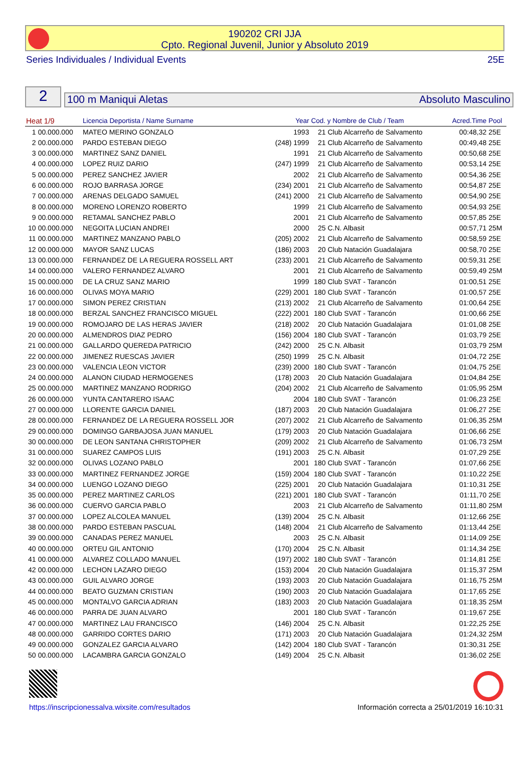190202 CRI JJA
Cpto. Regional Juvenil, Junior y Absoluto 2019
Series Individuales / Individual Events 25E
2
100 m Maniqui Aletas Absoluto Masculino
| Heat 1/9 | | Licencia Deportista / Name Surname | Year | Cod. y Nombre de Club / Team | | Acred.Time | Pool |
| --- | --- | --- | --- | --- | --- | --- | --- |
| 1 | 00.000.000 | MATEO MERINO GONZALO | 1993 | 21 | Club Alcarreño de Salvamento | 00:48,32 | 25E |
| 2 | 00.000.000 | PARDO ESTEBAN DIEGO | (248) 1999 | 21 | Club Alcarreño de Salvamento | 00:49,48 | 25E |
| 3 | 00.000.000 | MARTINEZ SANZ DANIEL | 1991 | 21 | Club Alcarreño de Salvamento | 00:50,68 | 25E |
| 4 | 00.000.000 | LOPEZ RUIZ DARIO | (247) 1999 | 21 | Club Alcarreño de Salvamento | 00:53,14 | 25E |
| 5 | 00.000.000 | PEREZ SANCHEZ JAVIER | 2002 | 21 | Club Alcarreño de Salvamento | 00:54,36 | 25E |
| 6 | 00.000.000 | ROJO BARRASA JORGE | (234) 2001 | 21 | Club Alcarreño de Salvamento | 00:54,87 | 25E |
| 7 | 00.000.000 | ARENAS DELGADO SAMUEL | (241) 2000 | 21 | Club Alcarreño de Salvamento | 00:54,90 | 25E |
| 8 | 00.000.000 | MORENO LORENZO ROBERTO | 1999 | 21 | Club Alcarreño de Salvamento | 00:54,93 | 25E |
| 9 | 00.000.000 | RETAMAL SANCHEZ PABLO | 2001 | 21 | Club Alcarreño de Salvamento | 00:57,85 | 25E |
| 10 | 00.000.000 | NEGOITA LUCIAN ANDREI | 2000 | 25 | C.N. Albasit | 00:57,71 | 25M |
| 11 | 00.000.000 | MARTINEZ MANZANO PABLO | (205) 2002 | 21 | Club Alcarreño de Salvamento | 00:58,59 | 25E |
| 12 | 00.000.000 | MAYOR SANZ LUCAS | (186) 2003 | 20 | Club Natación Guadalajara | 00:58,70 | 25E |
| 13 | 00.000.000 | FERNANDEZ DE LA REGUERA ROSSELL ART | (233) 2001 | 21 | Club Alcarreño de Salvamento | 00:59,31 | 25E |
| 14 | 00.000.000 | VALERO FERNANDEZ ALVARO | 2001 | 21 | Club Alcarreño de Salvamento | 00:59,49 | 25M |
| 15 | 00.000.000 | DE LA CRUZ SANZ MARIO | 1999 | 180 | Club SVAT - Tarancón | 01:00,51 | 25E |
| 16 | 00.000.000 | OLIVAS MOYA MARIO | (229) 2001 | 180 | Club SVAT - Tarancón | 01:00,57 | 25E |
| 17 | 00.000.000 | SIMON PEREZ CRISTIAN | (213) 2002 | 21 | Club Alcarreño de Salvamento | 01:00,64 | 25E |
| 18 | 00.000.000 | BERZAL SANCHEZ FRANCISCO MIGUEL | (222) 2001 | 180 | Club SVAT - Tarancón | 01:00,66 | 25E |
| 19 | 00.000.000 | ROMOJARO DE LAS HERAS JAVIER | (218) 2002 | 20 | Club Natación Guadalajara | 01:01,08 | 25E |
| 20 | 00.000.000 | ALMENDROS DIAZ PEDRO | (156) 2004 | 180 | Club SVAT - Tarancón | 01:03,79 | 25E |
| 21 | 00.000.000 | GALLARDO QUEREDA PATRICIO | (242) 2000 | 25 | C.N. Albasit | 01:03,79 | 25M |
| 22 | 00.000.000 | JIMENEZ RUESCAS JAVIER | (250) 1999 | 25 | C.N. Albasit | 01:04,72 | 25E |
| 23 | 00.000.000 | VALENCIA LEON VICTOR | (239) 2000 | 180 | Club SVAT - Tarancón | 01:04,75 | 25E |
| 24 | 00.000.000 | ALANON CIUDAD HERMOGENES | (178) 2003 | 20 | Club Natación Guadalajara | 01:04,84 | 25E |
| 25 | 00.000.000 | MARTINEZ MANZANO RODRIGO | (204) 2002 | 21 | Club Alcarreño de Salvamento | 01:05,95 | 25M |
| 26 | 00.000.000 | YUNTA CANTARERO ISAAC | 2004 | 180 | Club SVAT - Tarancón | 01:06,23 | 25E |
| 27 | 00.000.000 | LLORENTE GARCIA DANIEL | (187) 2003 | 20 | Club Natación Guadalajara | 01:06,27 | 25E |
| 28 | 00.000.000 | FERNANDEZ DE LA REGUERA ROSSELL JOR | (207) 2002 | 21 | Club Alcarreño de Salvamento | 01:06,35 | 25M |
| 29 | 00.000.000 | DOMINGO GARBAJOSA JUAN MANUEL | (179) 2003 | 20 | Club Natación Guadalajara | 01:06,66 | 25E |
| 30 | 00.000.000 | DE LEON SANTANA CHRISTOPHER | (209) 2002 | 21 | Club Alcarreño de Salvamento | 01:06,73 | 25M |
| 31 | 00.000.000 | SUAREZ CAMPOS LUIS | (191) 2003 | 25 | C.N. Albasit | 01:07,29 | 25E |
| 32 | 00.000.000 | OLIVAS LOZANO PABLO | 2001 | 180 | Club SVAT - Tarancón | 01:07,66 | 25E |
| 33 | 00.000.000 | MARTINEZ FERNANDEZ JORGE | (159) 2004 | 180 | Club SVAT - Tarancón | 01:10,22 | 25E |
| 34 | 00.000.000 | LUENGO LOZANO DIEGO | (225) 2001 | 20 | Club Natación Guadalajara | 01:10,31 | 25E |
| 35 | 00.000.000 | PEREZ MARTINEZ CARLOS | (221) 2001 | 180 | Club SVAT - Tarancón | 01:11,70 | 25E |
| 36 | 00.000.000 | CUERVO GARCIA PABLO | 2003 | 21 | Club Alcarreño de Salvamento | 01:11,80 | 25M |
| 37 | 00.000.000 | LOPEZ ALCOLEA MANUEL | (139) 2004 | 25 | C.N. Albasit | 01:12,66 | 25E |
| 38 | 00.000.000 | PARDO ESTEBAN PASCUAL | (148) 2004 | 21 | Club Alcarreño de Salvamento | 01:13,44 | 25E |
| 39 | 00.000.000 | CANADAS PEREZ MANUEL | 2003 | 25 | C.N. Albasit | 01:14,09 | 25E |
| 40 | 00.000.000 | ORTEU GIL ANTONIO | (170) 2004 | 25 | C.N. Albasit | 01:14,34 | 25E |
| 41 | 00.000.000 | ALVAREZ COLLADO MANUEL | (197) 2002 | 180 | Club SVAT - Tarancón | 01:14,81 | 25E |
| 42 | 00.000.000 | LECHON LAZARO DIEGO | (153) 2004 | 20 | Club Natación Guadalajara | 01:15,37 | 25M |
| 43 | 00.000.000 | GUIL ALVARO JORGE | (193) 2003 | 20 | Club Natación Guadalajara | 01:16,75 | 25M |
| 44 | 00.000.000 | BEATO GUZMAN CRISTIAN | (190) 2003 | 20 | Club Natación Guadalajara | 01:17,65 | 25E |
| 45 | 00.000.000 | MONTALVO GARCIA ADRIAN | (183) 2003 | 20 | Club Natación Guadalajara | 01:18,35 | 25M |
| 46 | 00.000.000 | PARRA DE JUAN ALVARO | 2001 | 180 | Club SVAT - Tarancón | 01:19,67 | 25E |
| 47 | 00.000.000 | MARTINEZ LAU FRANCISCO | (146) 2004 | 25 | C.N. Albasit | 01:22,25 | 25E |
| 48 | 00.000.000 | GARRIDO CORTES DARIO | (171) 2003 | 20 | Club Natación Guadalajara | 01:24,32 | 25M |
| 49 | 00.000.000 | GONZALEZ GARCIA ALVARO | (142) 2004 | 180 | Club SVAT - Tarancón | 01:30,31 | 25E |
| 50 | 00.000.000 | LACAMBRA GARCIA GONZALO | (149) 2004 | 25 | C.N. Albasit | 01:36,02 | 25E |
https://inscripcionessalva.wixsite.com/resultados
Información correcta a 25/01/2019 16:10:31